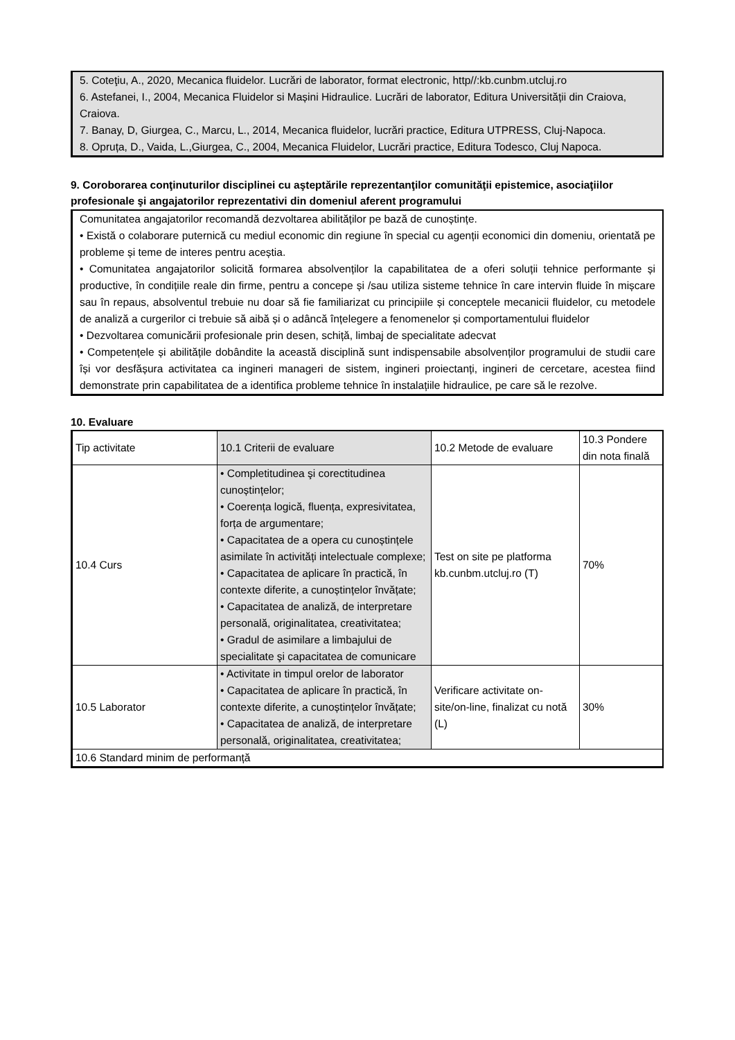5. Coteţiu, A., 2020, Mecanica fluidelor. Lucrări de laborator, format electronic, http//:kb.cunbm.utcluj.ro
6. Astefanei, I., 2004, Mecanica Fluidelor si Mașini Hidraulice. Lucrări de laborator, Editura Universității din Craiova, Craiova.
7. Banay, D, Giurgea, C., Marcu, L., 2014, Mecanica fluidelor, lucrări practice, Editura UTPRESS, Cluj-Napoca.
8. Opruța, D., Vaida, L.,Giurgea, C., 2004, Mecanica Fluidelor, Lucrări practice, Editura Todesco, Cluj Napoca.
9. Coroborarea conţinuturilor disciplinei cu aşteptările reprezentanţilor comunităţii epistemice, asociaţiilor profesionale şi angajatorilor reprezentativi din domeniul aferent programului
Comunitatea angajatorilor recomandă dezvoltarea abilităților pe bază de cunoștințe.
• Există o colaborare puternică cu mediul economic din regiune în special cu agenții economici din domeniu, orientată pe probleme și teme de interes pentru aceștia.
• Comunitatea angajatorilor solicită formarea absolvenților la capabilitatea de a oferi soluții tehnice performante și productive, în condițiile reale din firme, pentru a concepe și /sau utiliza sisteme tehnice în care intervin fluide în mișcare sau în repaus, absolventul trebuie nu doar să fie familiarizat cu principiile și conceptele mecanicii fluidelor, cu metodele de analiză a curgerilor ci trebuie să aibă și o adâncă înțelegere a fenomenelor și comportamentului fluidelor
• Dezvoltarea comunicării profesionale prin desen, schiță, limbaj de specialitate adecvat
• Competențele și abilitățile dobândite la această disciplină sunt indispensabile absolvenților programului de studii care își vor desfășura activitatea ca ingineri manageri de sistem, ingineri proiectanți, ingineri de cercetare, acestea fiind demonstrate prin capabilitatea de a identifica probleme tehnice în instalațiile hidraulice, pe care să le rezolve.
10. Evaluare
| Tip activitate | 10.1 Criterii de evaluare | 10.2 Metode de evaluare | 10.3 Pondere din nota finală |
| 10.4 Curs | • Completitudinea şi corectitudinea cunoștințelor; • Coerența logică, fluența, expresivitatea, forța de argumentare; • Capacitatea de a opera cu cunoștințele asimilate în activități intelectuale complexe; • Capacitatea de aplicare în practică, în contexte diferite, a cunoștințelor învățate; • Capacitatea de analiză, de interpretare personală, originalitatea, creativitatea; • Gradul de asimilare a limbajului de specialitate şi capacitatea de comunicare | Test on site pe platforma kb.cunbm.utcluj.ro (T) | 70% |
| 10.5 Laborator | • Activitate in timpul orelor de laborator • Capacitatea de aplicare în practică, în contexte diferite, a cunoștințelor învățate; • Capacitatea de analiză, de interpretare personală, originalitatea, creativitatea; | Verificare activitate on-site/on-line, finalizat cu notă (L) | 30% |
| 10.6 Standard minim de performanță | | | |